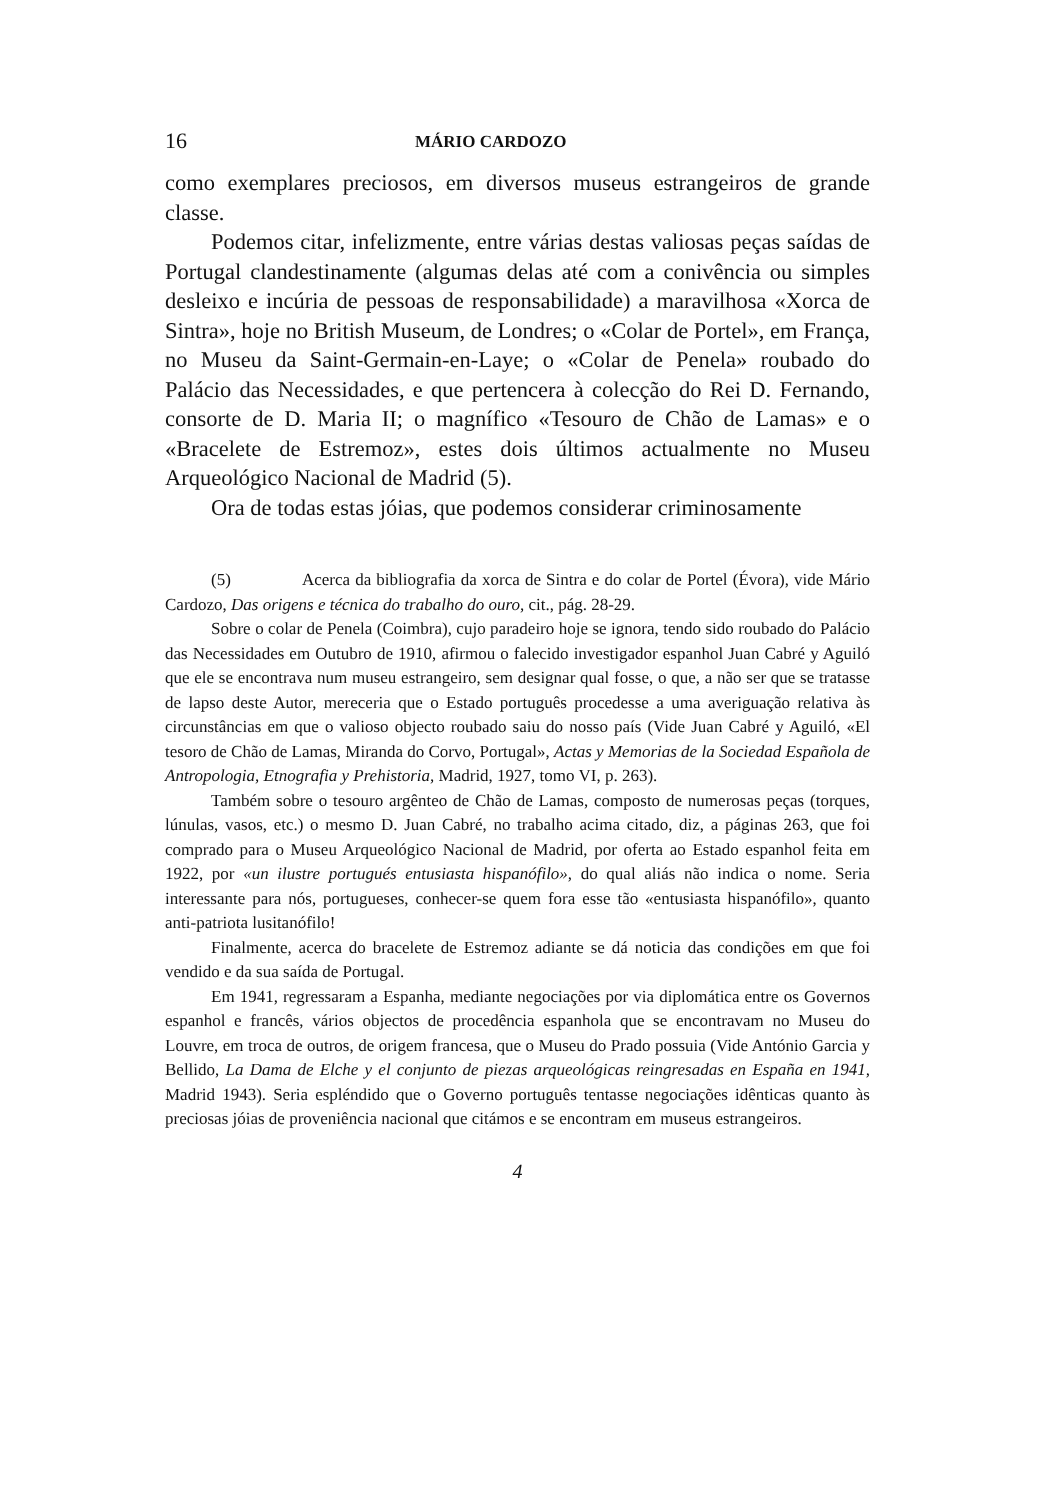16 MÁRIO CARDOZO
como exemplares preciosos, em diversos museus estrangeiros de grande classe.
Podemos citar, infelizmente, entre várias destas valiosas peças saídas de Portugal clandestinamente (algumas delas até com a conivência ou simples desleixo e incúria de pessoas de responsabilidade) a maravilhosa «Xorca de Sintra», hoje no British Museum, de Londres; o «Colar de Portel», em França, no Museu da Saint-Germain-en-Laye; o «Colar de Penela» roubado do Palácio das Necessidades, e que pertencera à colecção do Rei D. Fernando, consorte de D. Maria II; o magnífico «Tesouro de Chão de Lamas» e o «Bracelete de Estremoz», estes dois últimos actualmente no Museu Arqueológico Nacional de Madrid (5).
Ora de todas estas jóias, que podemos considerar criminosamente
(5) Acerca da bibliografia da xorca de Sintra e do colar de Portel (Évora), vide Mário Cardozo, Das origens e técnica do trabalho do ouro, cit., pág. 28-29.
Sobre o colar de Penela (Coimbra), cujo paradeiro hoje se ignora, tendo sido roubado do Palácio das Necessidades em Outubro de 1910, afirmou o falecido investigador espanhol Juan Cabré y Aguiló que ele se encontrava num museu estrangeiro, sem designar qual fosse, o que, a não ser que se tratasse de lapso deste Autor, mereceria que o Estado português procedesse a uma averiguação relativa às circunstâncias em que o valioso objecto roubado saiu do nosso país (Vide Juan Cabré y Aguiló, «El tesoro de Chão de Lamas, Miranda do Corvo, Portugal», Actas y Memorias de la Sociedad Española de Antropologia, Etnografia y Prehistoria, Madrid, 1927, tomo VI, p. 263).
Também sobre o tesouro argênteo de Chão de Lamas, composto de numerosas peças (torques, lúnulas, vasos, etc.) o mesmo D. Juan Cabré, no trabalho acima citado, diz, a páginas 263, que foi comprado para o Museu Arqueológico Nacional de Madrid, por oferta ao Estado espanhol feita em 1922, por «un ilustre portugués entusiasta hispanófilo», do qual aliás não indica o nome. Seria interessante para nós, portugueses, conhecer-se quem fora esse tão «entusiasta hispanófilo», quanto anti-patriota lusitanófilo!
Finalmente, acerca do bracelete de Estremoz adiante se dá noticia das condições em que foi vendido e da sua saída de Portugal.
Em 1941, regressaram a Espanha, mediante negociações por via diplomática entre os Governos espanhol e francês, vários objectos de procedência espanhola que se encontravam no Museu do Louvre, em troca de outros, de origem francesa, que o Museu do Prado possuia (Vide António Garcia y Bellido, La Dama de Elche y el conjunto de piezas arqueológicas reingresadas en España en 1941, Madrid 1943). Seria espléndido que o Governo português tentasse negociações idênticas quanto às preciosas jóias de proveniência nacional que citámos e se encontram em museus estrangeiros.
4